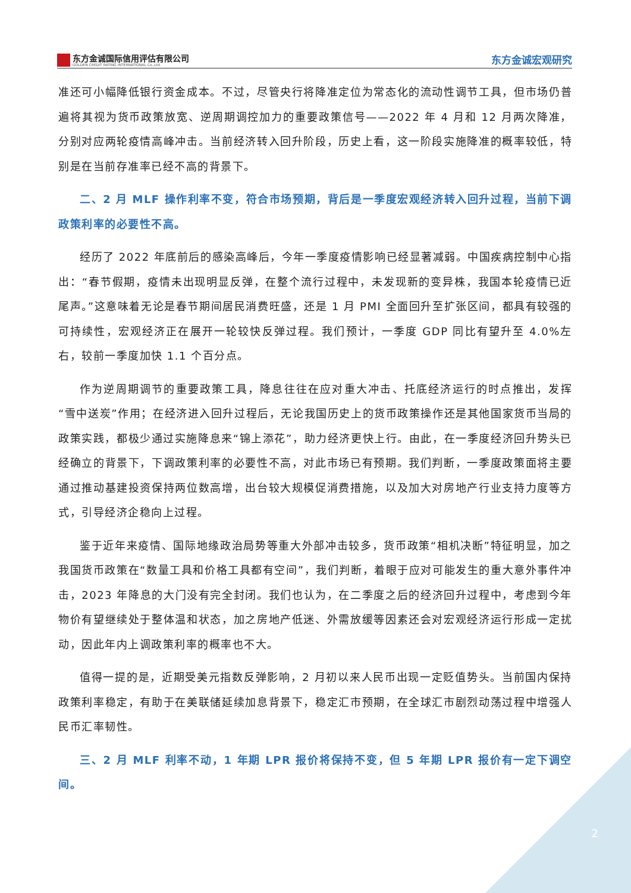东方金诚国际信用评估有限公司
GOLDEN CREDIT RATING INTERNATIONAL Co.,Ltd.
东方金诚宏观研究
准还可小幅降低银行资金成本。不过，尽管央行将降准定位为常态化的流动性调节工具，但市场仍普遍将其视为货币政策放宽、逆周期调控加力的重要政策信号——2022 年 4 月和 12 月两次降准，分别对应两轮疫情高峰冲击。当前经济转入回升阶段，历史上看，这一阶段实施降准的概率较低，特别是在当前存准率已经不高的背景下。
二、2 月 MLF 操作利率不变，符合市场预期，背后是一季度宏观经济转入回升过程，当前下调政策利率的必要性不高。
经历了 2022 年底前后的感染高峰后，今年一季度疫情影响已经显著减弱。中国疾病控制中心指出：“春节假期，疫情未出现明显反弹，在整个流行过程中，未发现新的变异株，我国本轮疫情已近尾声。”这意味着无论是春节期间居民消费旺盛，还是 1 月 PMI 全面回升至扩张区间，都具有较强的可持续性，宏观经济正在展开一轮较快反弹过程。我们预计，一季度 GDP 同比有望升至 4.0%左右，较前一季度加快 1.1 个百分点。
作为逆周期调节的重要政策工具，降息往往在应对重大冲击、托底经济运行的时点推出，发挥“雪中送炭”作用；在经济进入回升过程后，无论我国历史上的货币政策操作还是其他国家货币当局的政策实践，都极少通过实施降息来“锦上添花”，助力经济更快上行。由此，在一季度经济回升势头已经确立的背景下，下调政策利率的必要性不高，对此市场已有预期。我们判断，一季度政策面将主要通过推动基建投资保持两位数高增，出台较大规模促消费措施，以及加大对房地产行业支持力度等方式，引导经济企稳向上过程。
鉴于近年来疫情、国际地缘政治局势等重大外部冲击较多，货币政策“相机决断”特征明显，加之我国货币政策在“数量工具和价格工具都有空间”，我们判断，着眼于应对可能发生的重大意外事件冲击，2023 年降息的大门没有完全封闭。我们也认为，在二季度之后的经济回升过程中，考虑到今年物价有望继续处于整体温和状态，加之房地产低迷、外需放缓等因素还会对宏观经济运行形成一定扰动，因此年内上调政策利率的概率也不大。
值得一提的是，近期受美元指数反弹影响，2 月初以来人民币出现一定贬值势头。当前国内保持政策利率稳定，有助于在美联储延续加息背景下，稳定汇市预期，在全球汇市剧烈动荡过程中增强人民币汇率韧性。
三、2 月 MLF 利率不动，1 年期 LPR 报价将保持不变，但 5 年期 LPR 报价有一定下调空间。
2